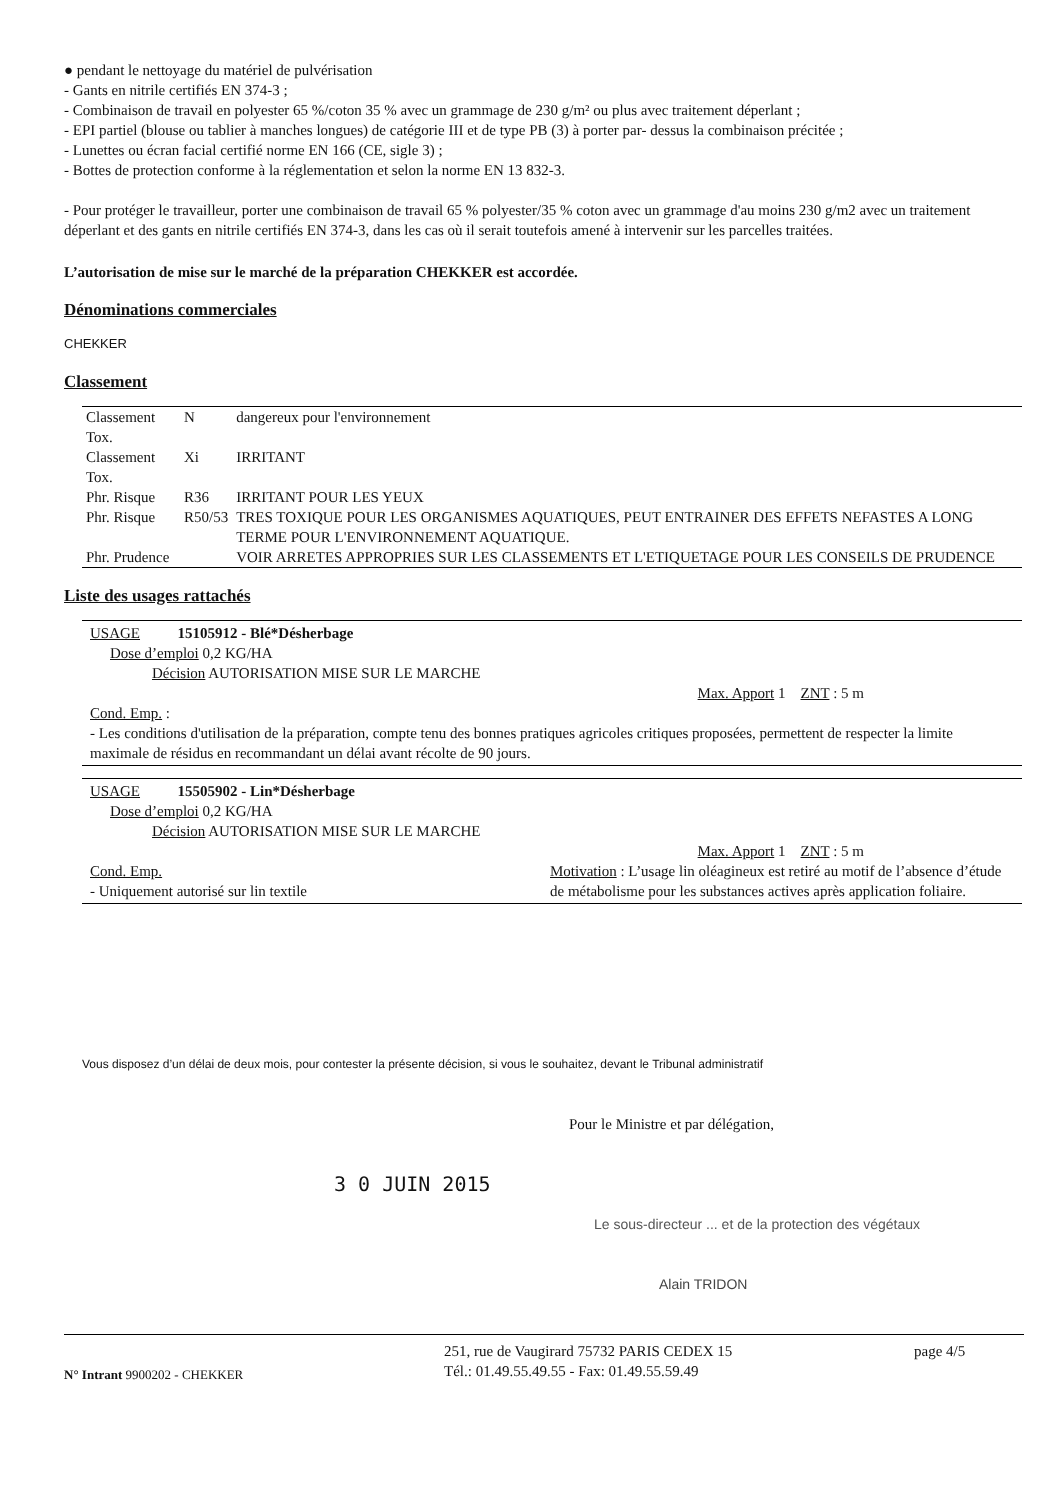● pendant le nettoyage du matériel de pulvérisation
- Gants en nitrile certifiés EN 374-3 ;
- Combinaison de travail en polyester 65 %/coton 35 % avec un grammage de 230 g/m² ou plus avec traitement déperlant ;
- EPI partiel (blouse ou tablier à manches longues) de catégorie III et de type PB (3) à porter par- dessus la combinaison précitée ;
- Lunettes ou écran facial certifié norme EN 166 (CE, sigle 3) ;
- Bottes de protection conforme à la réglementation et selon la norme EN 13 832-3.
- Pour protéger le travailleur, porter une combinaison de travail 65 % polyester/35 % coton avec un grammage d'au moins 230 g/m2 avec un traitement déperlant et des gants en nitrile certifiés EN 374-3, dans les cas où il serait toutefois amené à intervenir sur les parcelles traitées.
L’autorisation de mise sur le marché de la préparation CHEKKER est accordée.
Dénominations commerciales
CHEKKER
Classement
| Classement Tox. | N | dangereux pour l'environnement |
| Classement Tox. | Xi | IRRITANT |
| Phr. Risque | R36 | IRRITANT POUR LES YEUX |
| Phr. Risque | R50/53 | TRES TOXIQUE POUR LES ORGANISMES AQUATIQUES, PEUT ENTRAINER DES EFFETS NEFASTES A LONG TERME POUR L'ENVIRONNEMENT AQUATIQUE. |
| Phr. Prudence | | VOIR ARRETES APPROPRIES SUR LES CLASSEMENTS ET L'ETIQUETAGE POUR LES CONSEILS DE PRUDENCE |
Liste des usages rattachés
USAGE 15105912 - Blé*Désherbage
Dose d’emploi 0,2 KG/HA
Décision AUTORISATION MISE SUR LE MARCHE
Max. Apport 1 ZNT : 5 m
Cond. Emp. :
- Les conditions d'utilisation de la préparation, compte tenu des bonnes pratiques agricoles critiques proposées, permettent de respecter la limite maximale de résidus en recommandant un délai avant récolte de 90 jours.
USAGE 15505902 - Lin*Désherbage
Dose d’emploi 0,2 KG/HA
Décision AUTORISATION MISE SUR LE MARCHE
Max. Apport 1 ZNT : 5 m
Cond. Emp.
- Uniquement autorisé sur lin textile
Motivation : L’usage lin oléagineux est retiré au motif de l’absence d’étude de métabolisme pour les substances actives après application foliaire.
Vous disposez d’un délai de deux mois, pour contester la présente décision, si vous le souhaitez, devant le Tribunal administratif
Pour le Ministre et par délégation,
3 0 JUIN 2015
Le sous-directeur ... et de la protection des végétaux
Alain TRIDON
N° Intrant 9900202 - CHEKKER
251, rue de Vaugirard 75732 PARIS CEDEX 15
Tél.: 01.49.55.49.55 - Fax: 01.49.55.59.49
page 4/5